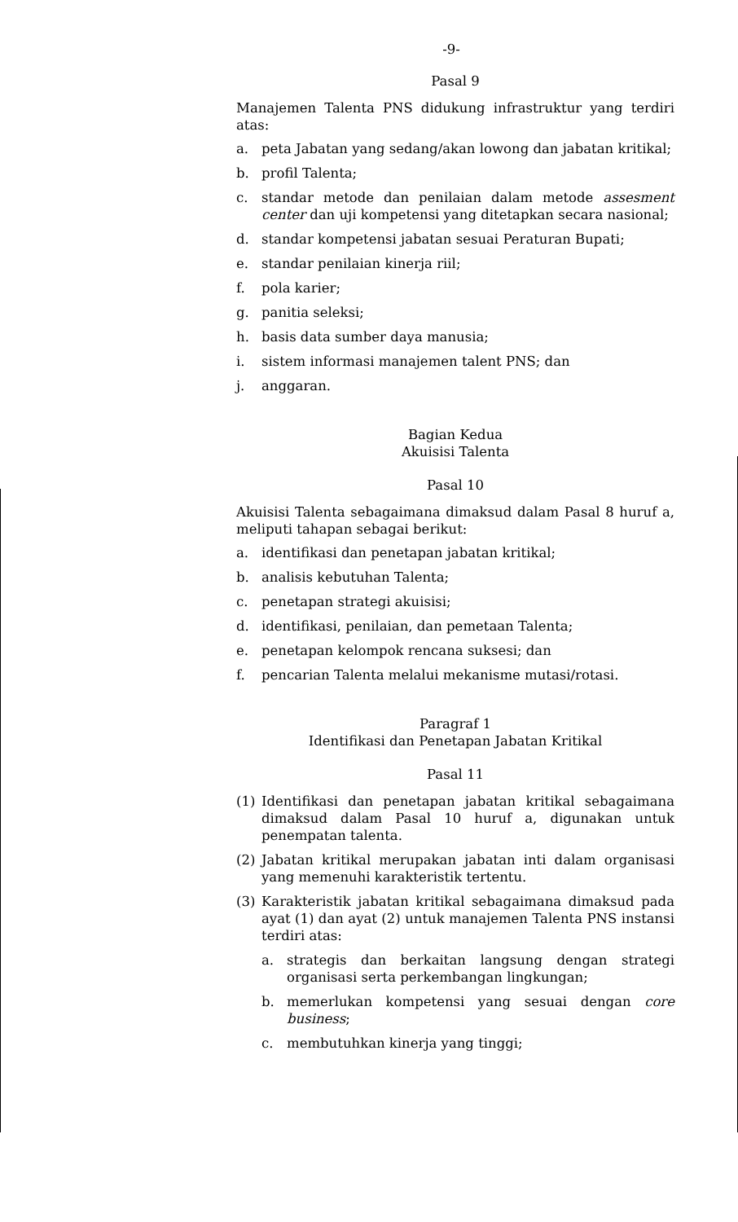-9-
Pasal 9
Manajemen Talenta PNS didukung infrastruktur yang terdiri atas:
a. peta Jabatan yang sedang/akan lowong dan jabatan kritikal;
b. profil Talenta;
c. standar metode dan penilaian dalam metode assesment center dan uji kompetensi yang ditetapkan secara nasional;
d. standar kompetensi jabatan sesuai Peraturan Bupati;
e. standar penilaian kinerja riil;
f. pola karier;
g. panitia seleksi;
h. basis data sumber daya manusia;
i. sistem informasi manajemen talent PNS; dan
j. anggaran.
Bagian Kedua
Akuisisi Talenta
Pasal 10
Akuisisi Talenta sebagaimana dimaksud dalam Pasal 8 huruf a, meliputi tahapan sebagai berikut:
a. identifikasi dan penetapan jabatan kritikal;
b. analisis kebutuhan Talenta;
c. penetapan strategi akuisisi;
d. identifikasi, penilaian, dan pemetaan Talenta;
e. penetapan kelompok rencana suksesi; dan
f. pencarian Talenta melalui mekanisme mutasi/rotasi.
Paragraf 1
Identifikasi dan Penetapan Jabatan Kritikal
Pasal 11
(1) Identifikasi dan penetapan jabatan kritikal sebagaimana dimaksud dalam Pasal 10 huruf a, digunakan untuk penempatan talenta.
(2) Jabatan kritikal merupakan jabatan inti dalam organisasi yang memenuhi karakteristik tertentu.
(3) Karakteristik jabatan kritikal sebagaimana dimaksud pada ayat (1) dan ayat (2) untuk manajemen Talenta PNS instansi terdiri atas:
a. strategis dan berkaitan langsung dengan strategi organisasi serta perkembangan lingkungan;
b. memerlukan kompetensi yang sesuai dengan core business;
c. membutuhkan kinerja yang tinggi;